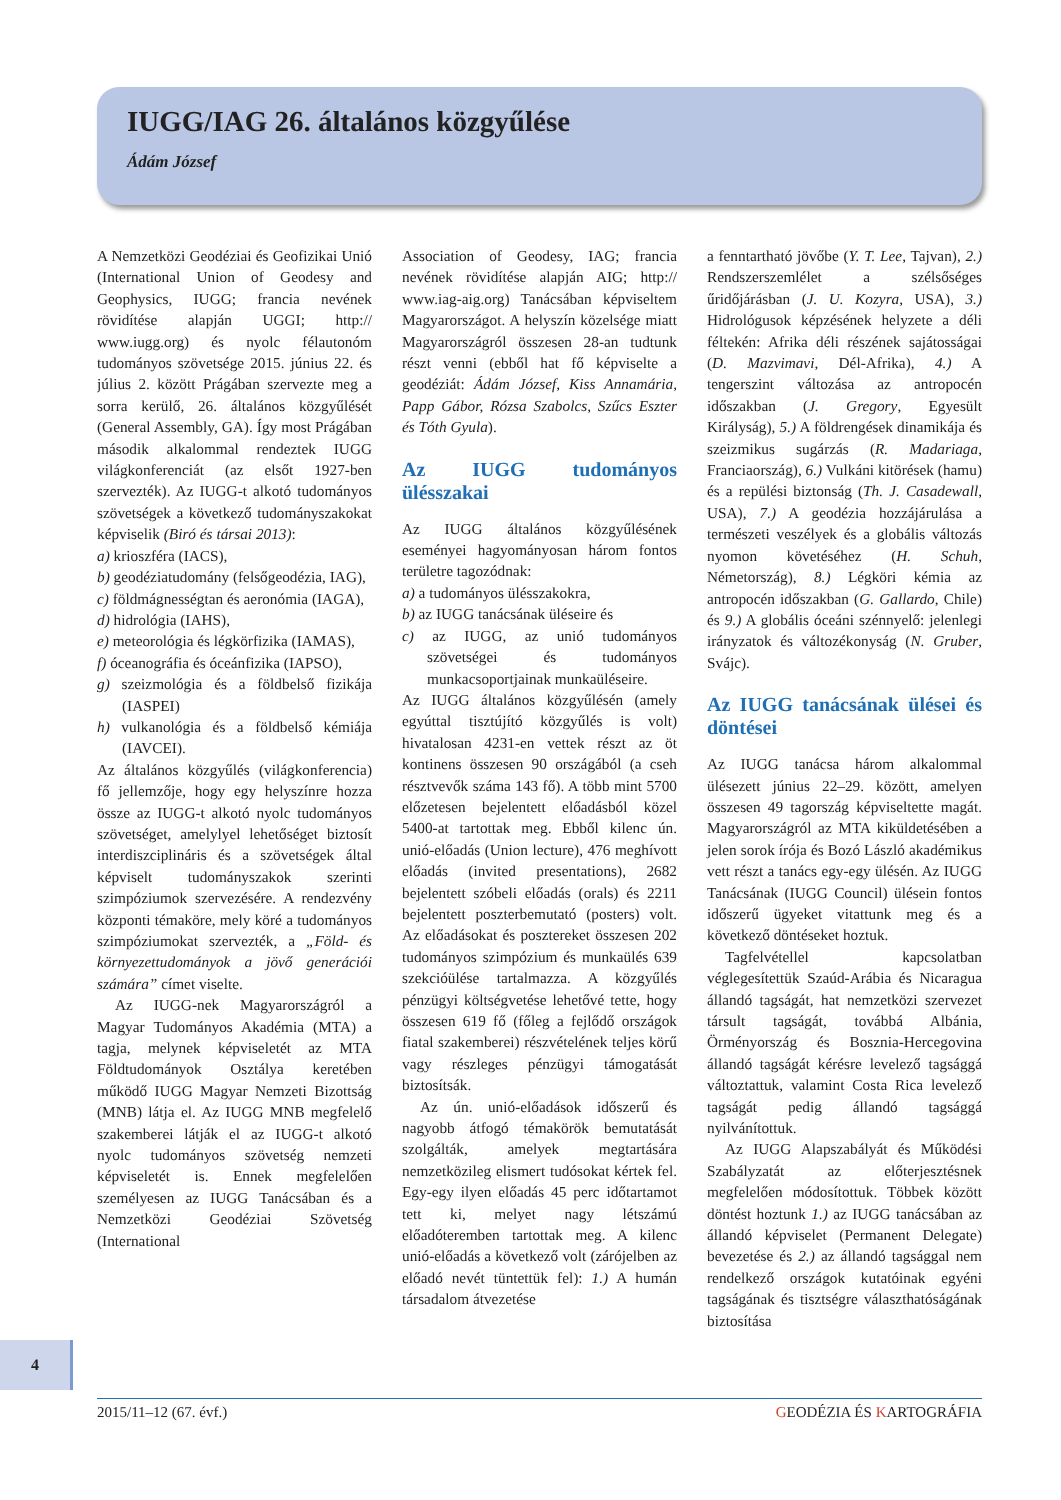IUGG/IAG 26. általános közgyűlése
Ádám József
A Nemzetközi Geodéziai és Geofizikai Unió (International Union of Geodesy and Geophysics, IUGG; francia nevének rövidítése alapján UGGI; http:// www.iugg.org) és nyolc félautonóm tudományos szövetsége 2015. június 22. és július 2. között Prágában szervezte meg a sorra kerülő, 26. általános közgyűlését (General Assembly, GA). Így most Prágában második alkalommal rendeztek IUGG világkonferenciát (az elsőt 1927-ben szervezték). Az IUGG-t alkotó tudományos szövetségek a következő tudományszakokat képviselik (Biró és társai 2013):
a) krioszféra (IACS),
b) geodéziatudomány (felsőgeodézia, IAG),
c) földmágnességtan és aeronómia (IAGA),
d) hidrológia (IAHS),
e) meteorológia és légkörfizika (IAMAS),
f) óceanográfia és óceánfizika (IAPSO),
g) szeizmológia és a földbelső fizikája (IASPEI)
h) vulkanológia és a földbelső kémiája (IAVCEI).
Az általános közgyűlés (világkonferencia) fő jellemzője, hogy egy helyszínre hozza össze az IUGG-t alkotó nyolc tudományos szövetséget, amelylyel lehetőséget biztosít interdiszciplináris és a szövetségek által képviselt tudományszakok szerinti szimpóziumok szervezésére. A rendezvény központi témaköre, mely köré a tudományos szimpóziumokat szervezték, a „Föld- és környezettudományok a jövő generációi számára” címet viselte.
Az IUGG-nek Magyarországról a Magyar Tudományos Akadémia (MTA) a tagja, melynek képviseletét az MTA Földtudományok Osztálya keretében működő IUGG Magyar Nemzeti Bizottság (MNB) látja el. Az IUGG MNB megfelelő szakemberei látják el az IUGG-t alkotó nyolc tudományos szövetség nemzeti képviseletét is. Ennek megfelelően személyesen az IUGG Tanácsában és a Nemzetközi Geodéziai Szövetség (International
Association of Geodesy, IAG; francia nevének rövidítése alapján AIG; http:// www.iag-aig.org) Tanácsában képviseltem Magyarországot. A helyszín közelsége miatt Magyarországról összesen 28-an tudtunk részt venni (ebből hat fő képviselte a geodéziát: Ádám József, Kiss Annamária, Papp Gábor, Rózsa Szabolcs, Szűcs Eszter és Tóth Gyula).
Az IUGG tudományos ülésszakai
Az IUGG általános közgyűlésének eseményei hagyományosan három fontos területre tagozódnak:
a) a tudományos ülésszakokra,
b) az IUGG tanácsának üléseire és
c) az IUGG, az unió tudományos szövetségei és tudományos munkacsoportjainak munkaüléseire.
Az IUGG általános közgyűlésén (amely egyúttal tisztújító közgyűlés is volt) hivatalosan 4231-en vettek részt az öt kontinens összesen 90 országából (a cseh résztvevők száma 143 fő). A több mint 5700 előzetesen bejelentett előadásból közel 5400-at tartottak meg. Ebből kilenc ún. unió-előadás (Union lecture), 476 meghívott előadás (invited presentations), 2682 bejelentett szóbeli előadás (orals) és 2211 bejelentett poszterbemutató (posters) volt. Az előadásokat és posztereket összesen 202 tudományos szimpózium és munkaülés 639 szekcióülése tartalmazza. A közgyűlés pénzügyi költségvetése lehetővé tette, hogy összesen 619 fő (főleg a fejlődő országok fiatal szakemberei) részvételének teljes körű vagy részleges pénzügyi támogatását biztosítsák.
Az ún. unió-előadások időszerű és nagyobb átfogó témakörök bemutatását szolgálták, amelyek megtartására nemzetközileg elismert tudósokat kértek fel. Egy-egy ilyen előadás 45 perc időtartamot tett ki, melyet nagy létszámú előadóteremben tartottak meg. A kilenc unió-előadás a következő volt (zárójelben az előadó nevét tüntettük fel): 1.) A humán társadalom átvezetése
a fenntartható jövőbe (Y. T. Lee, Tajvan), 2.) Rendszerszemlélet a szélsőséges űridőjárásban (J. U. Kozyra, USA), 3.) Hidrológusok képzésének helyzete a déli féltekén: Afrika déli részének sajátosságai (D. Mazvimavi, Dél-Afrika), 4.) A tengerszint változása az antropocén időszakban (J. Gregory, Egyesült Királyság), 5.) A földrengések dinamikája és szeizmikus sugárzás (R. Madariaga, Franciaország), 6.) Vulkáni kitörések (hamu) és a repülési biztonság (Th. J. Casadewall, USA), 7.) A geodézia hozzájárulása a természeti veszélyek és a globális változás nyomon követéséhez (H. Schuh, Németország), 8.) Légköri kémia az antropocén időszakban (G. Gallardo, Chile) és 9.) A globális óceáni szénnyelő: jelenlegi irányzatok és változékonyság (N. Gruber, Svájc).
Az IUGG tanácsának ülései és döntései
Az IUGG tanácsa három alkalommal ülésezett június 22–29. között, amelyen összesen 49 tagország képviseltette magát. Magyarországról az MTA kiküldetésében a jelen sorok írója és Bozó László akadémikus vett részt a tanács egy-egy ülésén. Az IUGG Tanácsának (IUGG Council) ülésein fontos időszerű ügyeket vitattunk meg és a következő döntéseket hoztuk.
Tagfelvétellel kapcsolatban véglegesítettük Szaúd-Arábia és Nicaragua állandó tagságát, hat nemzetközi szervezet társult tagságát, továbbá Albánia, Örményország és Bosznia-Hercegovina állandó tagságát kérésre levelező tagsággá változtattuk, valamint Costa Rica levelező tagságát pedig állandó tagsággá nyilvánítottuk.
Az IUGG Alapszabályát és Működési Szabályzatát az előterjesztésnek megfelelően módosítottuk. Többek között döntést hoztunk 1.) az IUGG tanácsában az állandó képviselet (Permanent Delegate) bevezetése és 2.) az állandó tagsággal nem rendelkező országok kutatóinak egyéni tagságának és tisztségre választhatóságának biztosítása
4
2015/11–12 (67. évf.) GEODÉZIA ÉS KARTOGRÁFIA